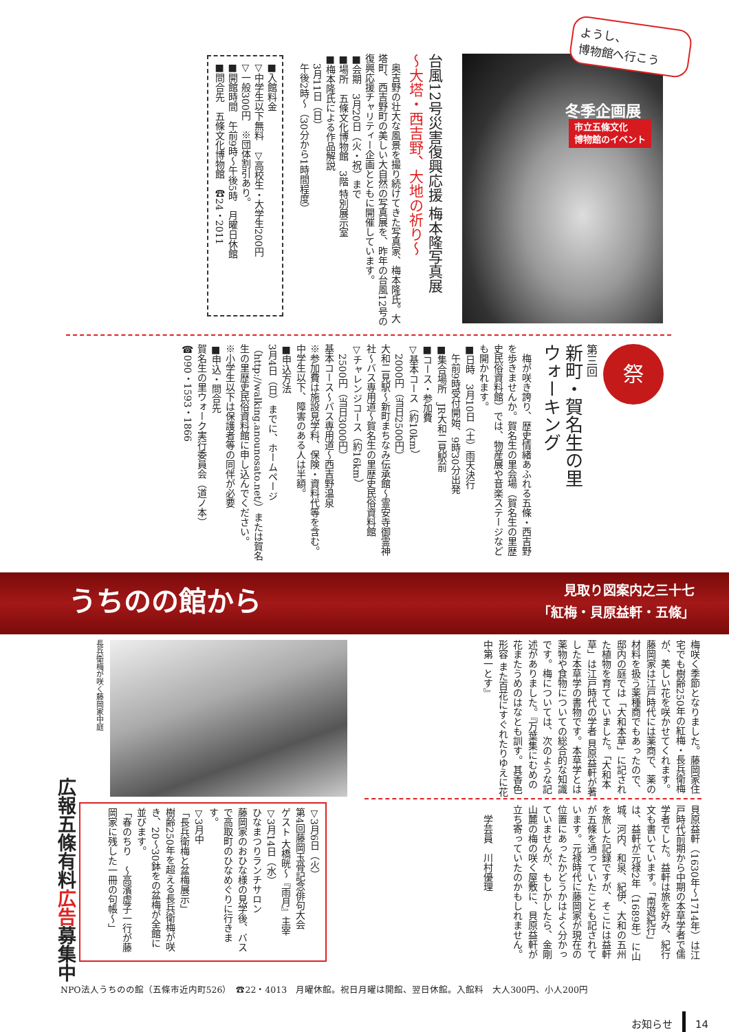ようし、
博物館へ行こう
冬季企画展
市立五條文化
博物館のイベント
台風12号災害復興応援 梅本隆写真展
～大塔・西吉野、大地の祈り～
奥吉野の壮大な風景を撮り続けてきた写真家、梅本隆氏。大塔町、西吉野町の美しい大自然の写真展を、昨年の台風12号の復興応援チャリティー企画とともに開催しています。
■会期　3月20日（火・祝）まで
■場所　五條文化博物館　3階 特別展示室
■梅本隆氏による作品解説
　3月11日（日）
　午後2時～（30分から1時間程度）
■入館料金
▽中学生以下無料　▽高校生・大学生200円
▽一般300円　※団体割引あり。
■開館時間　午前9時～午後5時　月曜日休館
■問合先　五條文化博物館　☎24・2011
祭
第三回
新町・賀名生の里
ウォーキング
梅が咲き誇り、歴史情緒あふれる五條・西吉野を歩きませんか。賀名生の里会場（賀名生の里歴史民俗資料館）では、物産展や音楽ステージなども開かれます。
■日時　3月10日（土）雨天決行
　午前9時受付開始、9時30分出発
■集合場所　JR大和二見駅前
■コース・参加費
▽基本コース（約10km）
　2000円（当日2500円）
大和二見駅～新町まちなみ伝承館～霊安寺御霊神社～バス専用道～賀名生の里歴史民俗資料館
▽チャレンジコース（約16km）
　2500円（当日3000円）
基本コース～バス専用道～西吉野温泉
※参加費は施設見学料、保険・資料代等を含む。中学生以下、障害のある人は半額。
■申込方法
3月4日（日）までに、ホームページ（http://walking.anounosato.net/）または賀名生の里歴史民俗資料館に申し込んでください。
※小学生以下は保護者等の同伴が必要
■申込・問合先
賀名生の里ウォーク実行委員会（道ノ本）
☎090・1593・1866
うちのの館から
見取り図案内之三十七
「紅梅・貝原益軒・五條」
梅咲く季節となりました。藤岡家住宅でも樹齢250年の紅梅・長兵衛梅が、美しい花を咲かせてくれます。藤岡家は江戸時代には薬商で、薬の材料を扱う薬種商でもあったので、邸内の庭では「大和本草」に記された植物を育てていました。「大和本草」は江戸時代の学者 貝原益軒が著した本草学の書物です。本草学とは薬物や食物についての総合的な知識です。梅については、次のような記述がありました。『万葉集にむめの花またうめのはなとも訓す。其香色形容 また百花にすぐれたりゆえに花中第一とす』
貝原益軒（1630年～1714年）は江戸時代前期から中期の本草学者で儒学者でした。益軒は旅を好み、紀行文も書いています。「南遊紀行」は、益軒が元禄2年（1689年）に山城、河内、和泉、紀伊、大和の五州を旅した記録ですが、そこには益軒が五條を通っていたことも記されています。元禄時代に藤岡家が現在の位置にあったかどうかはよく分かっていませんが、もしかしたら、金剛山麓の梅の咲く屋敷に、貝原益軒が立ち寄っていたのかもしれません。
　学芸員　川村優理
長兵衛梅が咲く藤岡家中庭
▽3月6日（火）
第4回藤岡玉骨記念俳句大会
ゲスト 大橋晄～『雨月』主宰
▽3月14日（水）
ひなまつりランチサロン
藤岡家のおひな様の見学後、バスで高取町のひなめぐりに行きます。
▽3月中
「長兵衛梅と盆梅展示」
樹齢250年を超える長兵衛梅が咲き、20～30鉢をの盆梅が全館に並びます。
「春のちり　～高濱虚子一行が藤岡家に残した一冊の句帳～」
広報五條有料広告募集中
NPO法人うちのの館（五條市近内町526）　☎22・4013　月曜休館。祝日月曜は開館、翌日休館。入館料　大人300円、小人200円
お知らせ 14